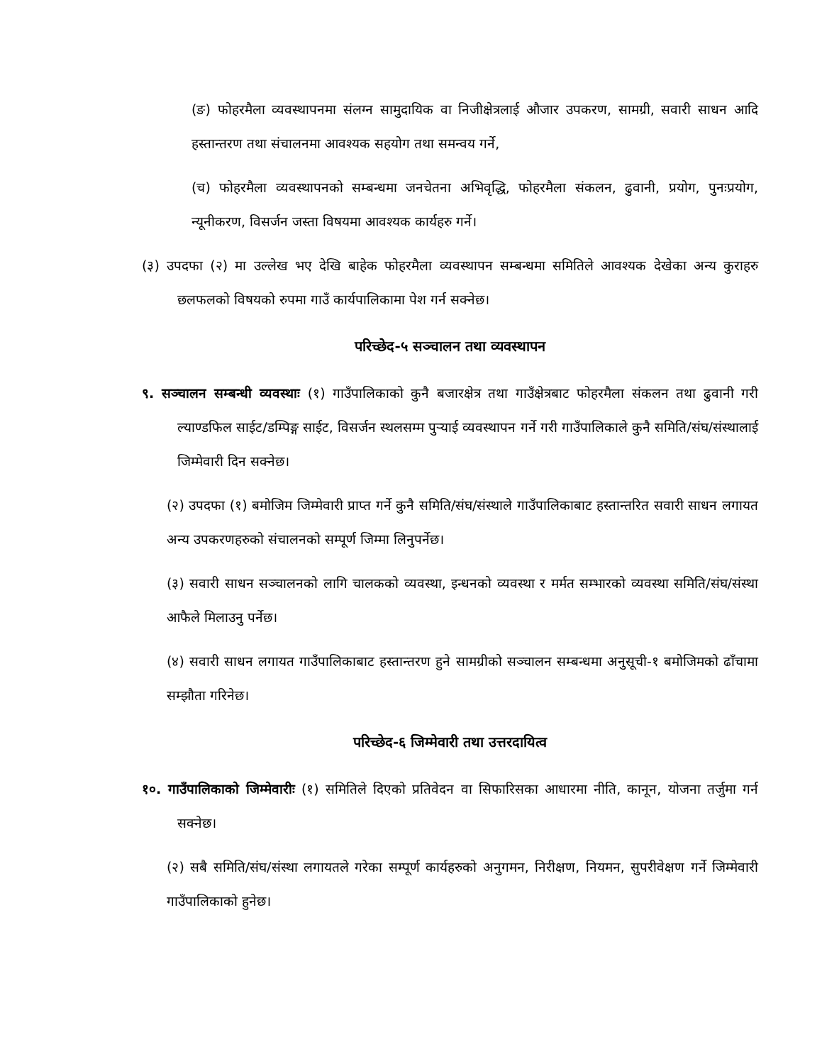(ङ) फोहरमैला व्यवस्थापनमा संलग्न सामुदायिक वा निजीक्षेत्रलाई औजार उपकरण, सामग्री, सवारी साधन आदि हस्तान्तरण तथा संचालनमा आवश्यक सहयोग तथा समन्वय गर्ने,
(च) फोहरमैला व्यवस्थापनको सम्बन्धमा जनचेतना अभिवृद्धि, फोहरमैला संकलन, ढुवानी, प्रयोग, पुनःप्रयोग, न्यूनीकरण, विसर्जन जस्ता विषयमा आवश्यक कार्यहरु गर्ने।
(३) उपदफा (२) मा उल्लेख भए देखि बाहेक फोहरमैला व्यवस्थापन सम्बन्धमा समितिले आवश्यक देखेका अन्य कुराहरु छलफलको विषयको रुपमा गाउँ कार्यपालिकामा पेश गर्न सक्नेछ।
परिच्छेद-५ सञ्चालन तथा व्यवस्थापन
९. सञ्चालन सम्बन्धी व्यवस्थाः (१) गाउँपालिकाको कुनै बजारक्षेत्र तथा गाउँक्षेत्रबाट फोहरमैला संकलन तथा ढुवानी गरी ल्याण्डफिल साईट/डम्पिङ्ग साईट, विसर्जन स्थलसम्म पुऱ्याई व्यवस्थापन गर्ने गरी गाउँपालिकाले कुनै समिति/संघ/संस्थालाई जिम्मेवारी दिन सक्नेछ।
(२) उपदफा (१) बमोजिम जिम्मेवारी प्राप्त गर्ने कुनै समिति/संघ/संस्थाले गाउँपालिकाबाट हस्तान्तरित सवारी साधन लगायत अन्य उपकरणहरुको संचालनको सम्पूर्ण जिम्मा लिनुपर्नेछ।
(३) सवारी साधन सञ्चालनको लागि चालकको व्यवस्था, इन्धनको व्यवस्था र मर्मत सम्भारको व्यवस्था समिति/संघ/संस्था आफैले मिलाउनु पर्नेछ।
(४) सवारी साधन लगायत गाउँपालिकाबाट हस्तान्तरण हुने सामग्रीको सञ्चालन सम्बन्धमा अनुसूची-१ बमोजिमको ढाँचामा सम्झौता गरिनेछ।
परिच्छेद-६ जिम्मेवारी तथा उत्तरदायित्व
१०. गाउँपालिकाको जिम्मेवारीः (१) समितिले दिएको प्रतिवेदन वा सिफारिसका आधारमा नीति, कानून, योजना तर्जुमा गर्न सक्नेछ।
(२) सबै समिति/संघ/संस्था लगायतले गरेका सम्पूर्ण कार्यहरुको अनुगमन, निरीक्षण, नियमन, सुपरीवेक्षण गर्ने जिम्मेवारी गाउँपालिकाको हुनेछ।